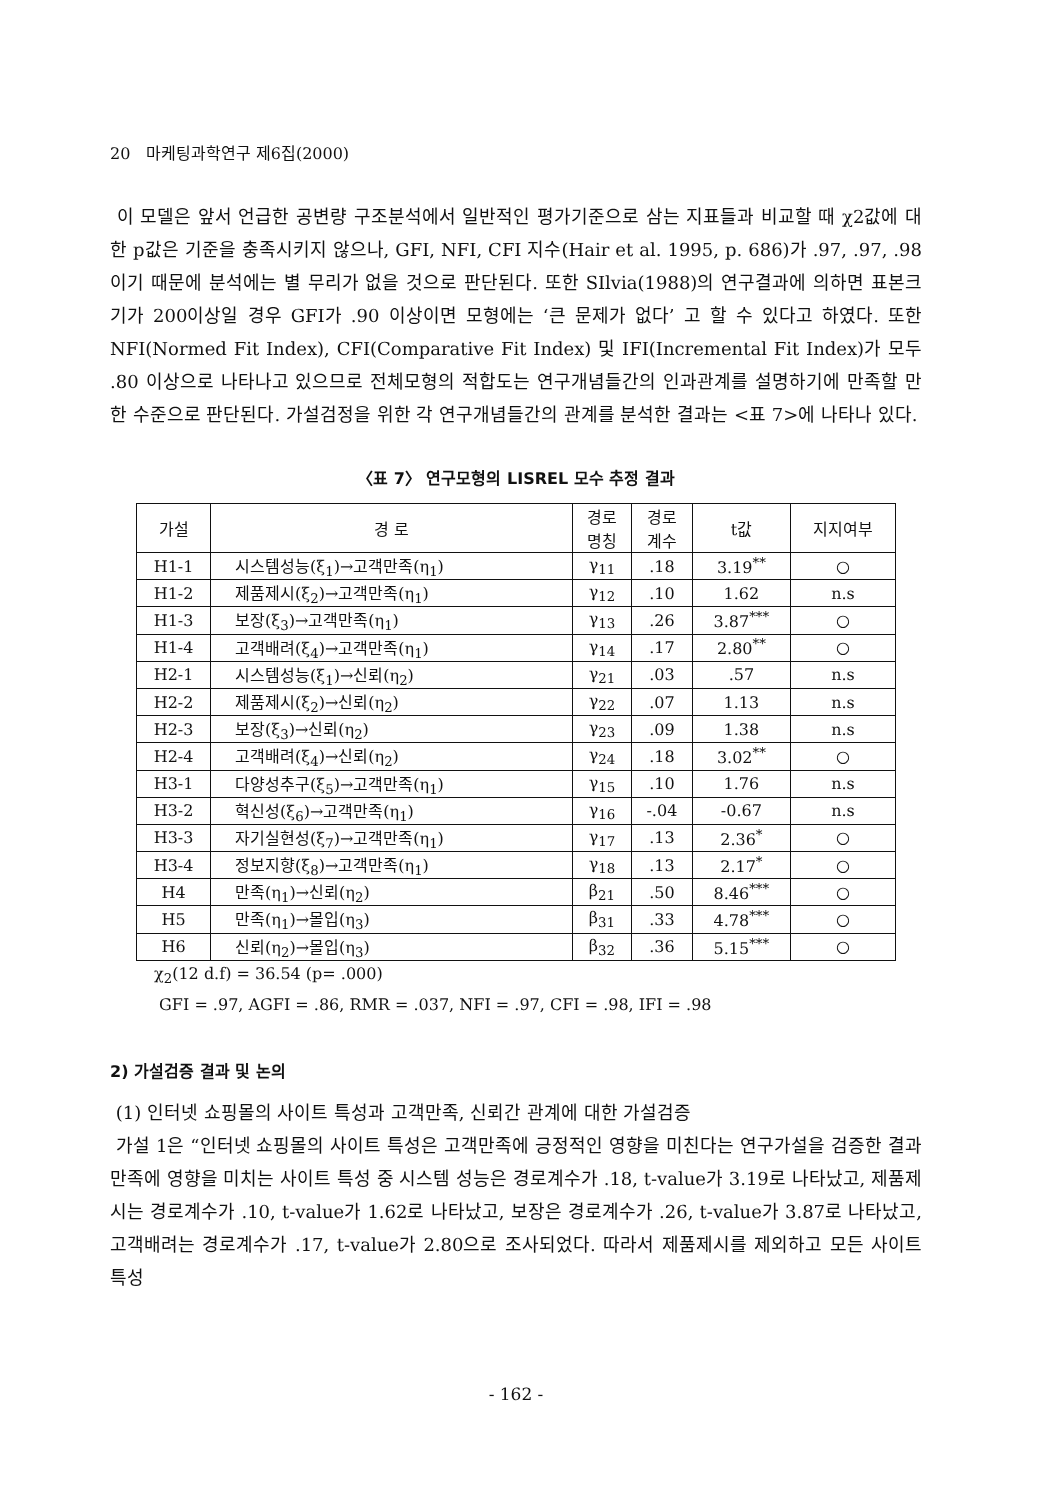20 마케팅과학연구 제6집(2000)
이 모델은 앞서 언급한 공변량 구조분석에서 일반적인 평가기준으로 삼는 지표들과 비교할 때 χ2값에 대한 p값은 기준을 충족시키지 않으나, GFI, NFI, CFI 지수(Hair et al. 1995, p. 686)가 .97, .97, .98이기 때문에 분석에는 별 무리가 없을 것으로 판단된다. 또한 SIlvia(1988)의 연구결과에 의하면 표본크기가 200이상일 경우 GFI가 .90 이상이면 모형에는 ‘큰 문제가 없다’ 고 할 수 있다고 하였다. 또한 NFI(Normed Fit Index), CFI(Comparative Fit Index) 및 IFI(Incremental Fit Index)가 모두 .80 이상으로 나타나고 있으므로 전체모형의 적합도는 연구개념들간의 인과관계를 설명하기에 만족할 만한 수준으로 판단된다. 가설검정을 위한 각 연구개념들간의 관계를 분석한 결과는 <표 7>에 나타나 있다.
〈표 7〉 연구모형의 LISREL 모수 추정 결과
| 가설 | 경 로 | 경로 명칭 | 경로 계수 | t값 | 지지여부 |
| --- | --- | --- | --- | --- | --- |
| H1-1 | 시스템성능(ξ<sub>1</sub>)→고객만족(η<sub>1</sub>) | γ<sub>11</sub> | .18 | 3.19<sup>**</sup> | ○ |
| H1-2 | 제품제시(ξ<sub>2</sub>)→고객만족(η<sub>1</sub>) | γ<sub>12</sub> | .10 | 1.62 | n.s |
| H1-3 | 보장(ξ<sub>3</sub>)→고객만족(η<sub>1</sub>) | γ<sub>13</sub> | .26 | 3.87<sup>***</sup> | ○ |
| H1-4 | 고객배려(ξ<sub>4</sub>)→고객만족(η<sub>1</sub>) | γ<sub>14</sub> | .17 | 2.80<sup>**</sup> | ○ |
| H2-1 | 시스템성능(ξ<sub>1</sub>)→신뢰(η<sub>2</sub>) | γ<sub>21</sub> | .03 | .57 | n.s |
| H2-2 | 제품제시(ξ<sub>2</sub>)→신뢰(η<sub>2</sub>) | γ<sub>22</sub> | .07 | 1.13 | n.s |
| H2-3 | 보장(ξ<sub>3</sub>)→신뢰(η<sub>2</sub>) | γ<sub>23</sub> | .09 | 1.38 | n.s |
| H2-4 | 고객배려(ξ<sub>4</sub>)→신뢰(η<sub>2</sub>) | γ<sub>24</sub> | .18 | 3.02<sup>**</sup> | ○ |
| H3-1 | 다양성추구(ξ<sub>5</sub>)→고객만족(η<sub>1</sub>) | γ<sub>15</sub> | .10 | 1.76 | n.s |
| H3-2 | 혁신성(ξ<sub>6</sub>)→고객만족(η<sub>1</sub>) | γ<sub>16</sub> | -.04 | -0.67 | n.s |
| H3-3 | 자기실현성(ξ<sub>7</sub>)→고객만족(η<sub>1</sub>) | γ<sub>17</sub> | .13 | 2.36<sup>*</sup> | ○ |
| H3-4 | 정보지향(ξ<sub>8</sub>)→고객만족(η<sub>1</sub>) | γ<sub>18</sub> | .13 | 2.17<sup>*</sup> | ○ |
| H4 | 만족(η<sub>1</sub>)→신뢰(η<sub>2</sub>) | β<sub>21</sub> | .50 | 8.46<sup>***</sup> | ○ |
| H5 | 만족(η<sub>1</sub>)→몰입(η<sub>3</sub>) | β<sub>31</sub> | .33 | 4.78<sup>***</sup> | ○ |
| H6 | 신뢰(η<sub>2</sub>)→몰입(η<sub>3</sub>) | β<sub>32</sub> | .36 | 5.15<sup>***</sup> | ○ |
χ<sub>2</sub>(12 d.f) = 36.54 (p= .000)
GFI = .97, AGFI = .86, RMR = .037, NFI = .97, CFI = .98, IFI = .98
2) 가설검증 결과 및 논의
(1) 인터넷 쇼핑몰의 사이트 특성과 고객만족, 신뢰간 관계에 대한 가설검증
가설 1은 “인터넷 쇼핑몰의 사이트 특성은 고객만족에 긍정적인 영향을 미친다는 연구가설을 검증한 결과 만족에 영향을 미치는 사이트 특성 중 시스템 성능은 경로계수가 .18, t-value가 3.19로 나타났고, 제품제시는 경로계수가 .10, t-value가 1.62로 나타났고, 보장은 경로계수가 .26, t-value가 3.87로 나타났고, 고객배려는 경로계수가 .17, t-value가 2.80으로 조사되었다. 따라서 제품제시를 제외하고 모든 사이트 특성
- 162 -